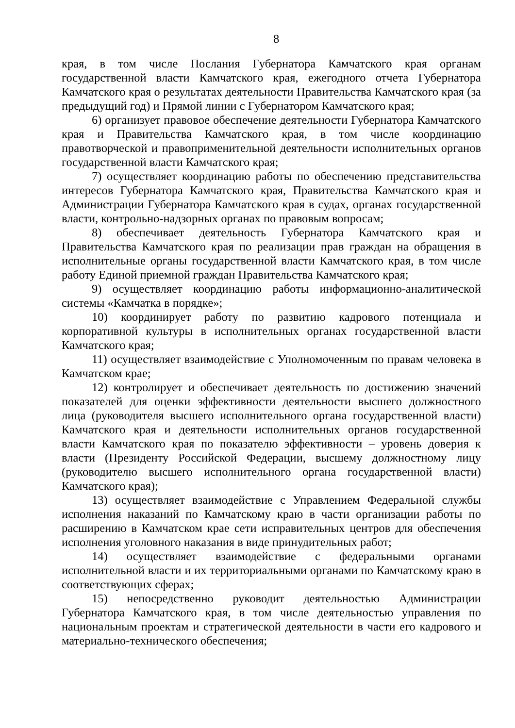8
края, в том числе Послания Губернатора Камчатского края органам государственной власти Камчатского края, ежегодного отчета Губернатора Камчатского края о результатах деятельности Правительства Камчатского края (за предыдущий год) и Прямой линии с Губернатором Камчатского края;
6) организует правовое обеспечение деятельности Губернатора Камчатского края и Правительства Камчатского края, в том числе координацию правотворческой и правоприменительной деятельности исполнительных органов государственной власти Камчатского края;
7) осуществляет координацию работы по обеспечению представительства интересов Губернатора Камчатского края, Правительства Камчатского края и Администрации Губернатора Камчатского края в судах, органах государственной власти, контрольно-надзорных органах по правовым вопросам;
8) обеспечивает деятельность Губернатора Камчатского края и Правительства Камчатского края по реализации прав граждан на обращения в исполнительные органы государственной власти Камчатского края, в том числе работу Единой приемной граждан Правительства Камчатского края;
9) осуществляет координацию работы информационно-аналитической системы «Камчатка в порядке»;
10) координирует работу по развитию кадрового потенциала и корпоративной культуры в исполнительных органах государственной власти Камчатского края;
11) осуществляет взаимодействие с Уполномоченным по правам человека в Камчатском крае;
12) контролирует и обеспечивает деятельность по достижению значений показателей для оценки эффективности деятельности высшего должностного лица (руководителя высшего исполнительного органа государственной власти) Камчатского края и деятельности исполнительных органов государственной власти Камчатского края по показателю эффективности – уровень доверия к власти (Президенту Российской Федерации, высшему должностному лицу (руководителю высшего исполнительного органа государственной власти) Камчатского края);
13) осуществляет взаимодействие с Управлением Федеральной службы исполнения наказаний по Камчатскому краю в части организации работы по расширению в Камчатском крае сети исправительных центров для обеспечения исполнения уголовного наказания в виде принудительных работ;
14) осуществляет взаимодействие с федеральными органами исполнительной власти и их территориальными органами по Камчатскому краю в соответствующих сферах;
15) непосредственно руководит деятельностью Администрации Губернатора Камчатского края, в том числе деятельностью управления по национальным проектам и стратегической деятельности в части его кадрового и материально-технического обеспечения;